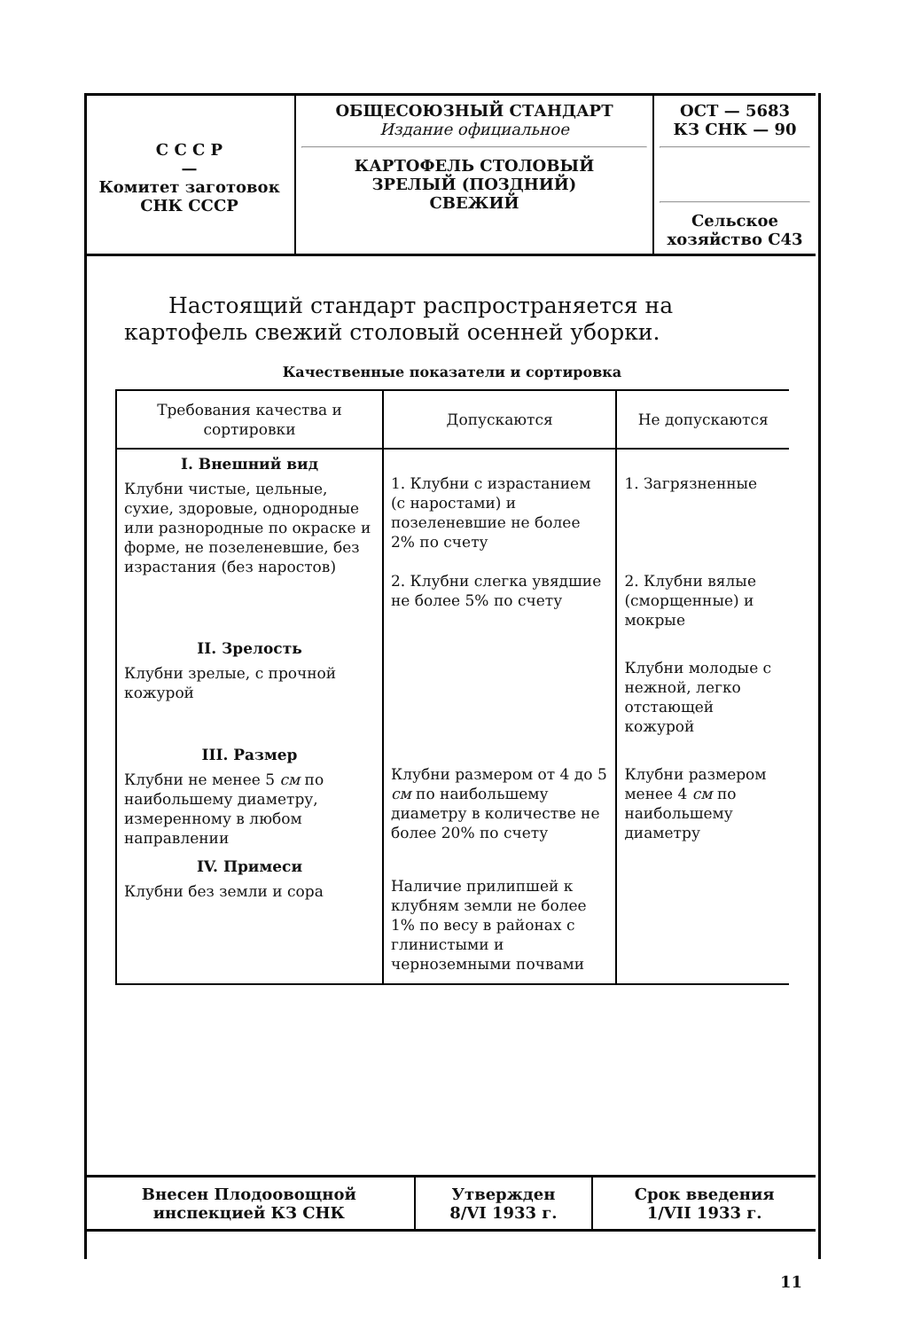| С С С Р — Комитет заготовок СНК СССР | ОБЩЕСОЮЗНЫЙ СТАНДАРТ Издание официальное КАРТОФЕЛЬ СТОЛОВЫЙ ЗРЕЛЫЙ (ПОЗДНИЙ) СВЕЖИЙ | ОСТ — 5683 КЗ СНК — 90 Сельское хозяйство С43 |
Настоящий стандарт распространяется на картофель свежий столовый осенней уборки.
Качественные показатели и сортировка
| Требования качества и сортировки | Допускаются | Не допускаются |
| --- | --- | --- |
| I. Внешний вид Клубни чистые, цельные, сухие, здоровые, однородные или разнородные по окраске и форме, не позеленевшие, без израстания (без наростов) | 1. Клубни с израстанием (с наростами) и позеленевшие не более 2% по счету 2. Клубни слегка увядшие не более 5% по счету | 1. Загрязненные 2. Клубни вялые (сморщенные) и мокрые |
| II. Зрелость Клубни зрелые, с прочной кожурой | | Клубни молодые с нежной, легко отстающей кожурой |
| III. Размер Клубни не менее 5 см по наибольшему диаметру, измеренному в любом направлении | Клубни размером от 4 до 5 см по наибольшему диаметру в количестве не более 20% по счету | Клубни размером менее 4 см по наибольшему диаметру |
| IV. Примеси Клубни без земли и сора | Наличие прилипшей к клубням земли не более 1% по весу в районах с глинистыми и черноземными почвами | |
| Внесен Плодоовощной инспекцией КЗ СНК | Утвержден 8/VI 1933 г. | Срок введения 1/VII 1933 г. |
11